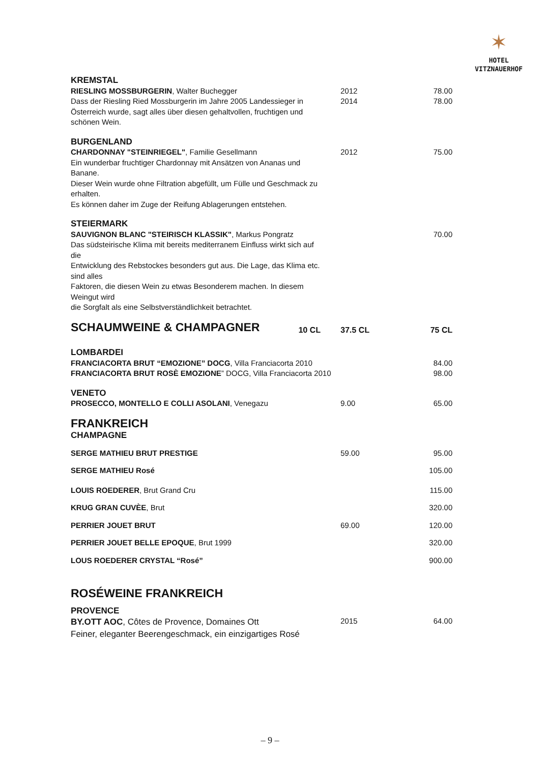✶
HOTEL
VITZNAUERHOF
| KREMSTAL | | | |
| RIESLING MOSSBURGERIN , Walter Buchegger Dass der Riesling Ried Mossburgerin im Jahre 2005 Landessieger in Österreich wurde, sagt alles über diesen gehaltvollen, fruchtigen und schönen Wein. | | 2012 2014 | 78.00 78.00 |
| BURGENLAND | | | |
| CHARDONNAY "STEINRIEGEL" , Familie Gesellmann Ein wunderbar fruchtiger Chardonnay mit Ansätzen von Ananas und Banane. Dieser Wein wurde ohne Filtration abgefüllt, um Fülle und Geschmack zu erhalten. Es können daher im Zuge der Reifung Ablagerungen entstehen. | | 2012 | 75.00 |
| STEIERMARK | | | |
| SAUVIGNON BLANC "STEIRISCH KLASSIK" , Markus Pongratz Das südsteirische Klima mit bereits mediterranem Einfluss wirkt sich auf die Entwicklung des Rebstockes besonders gut aus. Die Lage, das Klima etc. sind alles Faktoren, die diesen Wein zu etwas Besonderem machen. In diesem Weingut wird die Sorgfalt als eine Selbstverständlichkeit betrachtet. | | | 70.00 |
| SCHAUMWEINE & CHAMPAGNER | 10 CL | 37.5 CL | 75 CL |
| LOMBARDEI | | | |
| FRANCIACORTA BRUT “EMOZIONE” DOCG , Villa Franciacorta 2010 FRANCIACORTA BRUT ROSÈ EMOZIONE ” DOCG, Villa Franciacorta 2010 | | | 84.00 98.00 |
| VENETO | | | |
| PROSECCO, MONTELLO E COLLI ASOLANI , Venegazu | | 9.00 | 65.00 |
| FRANKREICH | | | |
| CHAMPAGNE | | | |
| SERGE MATHIEU BRUT PRESTIGE | | 59.00 | 95.00 |
| SERGE MATHIEU Rosé | | | 105.00 |
| LOUIS ROEDERER , Brut Grand Cru | | | 115.00 |
| KRUG GRAN CUVÈE , Brut | | | 320.00 |
| PERRIER JOUET BRUT | | 69.00 | 120.00 |
| PERRIER JOUET BELLE EPOQUE , Brut 1999 | | | 320.00 |
| LOUS ROEDERER CRYSTAL “Rosé” | | | 900.00 |
| ROSÉWEINE FRANKREICH | | | |
| PROVENCE | | | |
| BY.OTT AOC , Côtes de Provence, Domaines Ott Feiner, eleganter Beerengeschmack, ein einzigartiges Rosé | | 2015 | 64.00 |
– 9 –